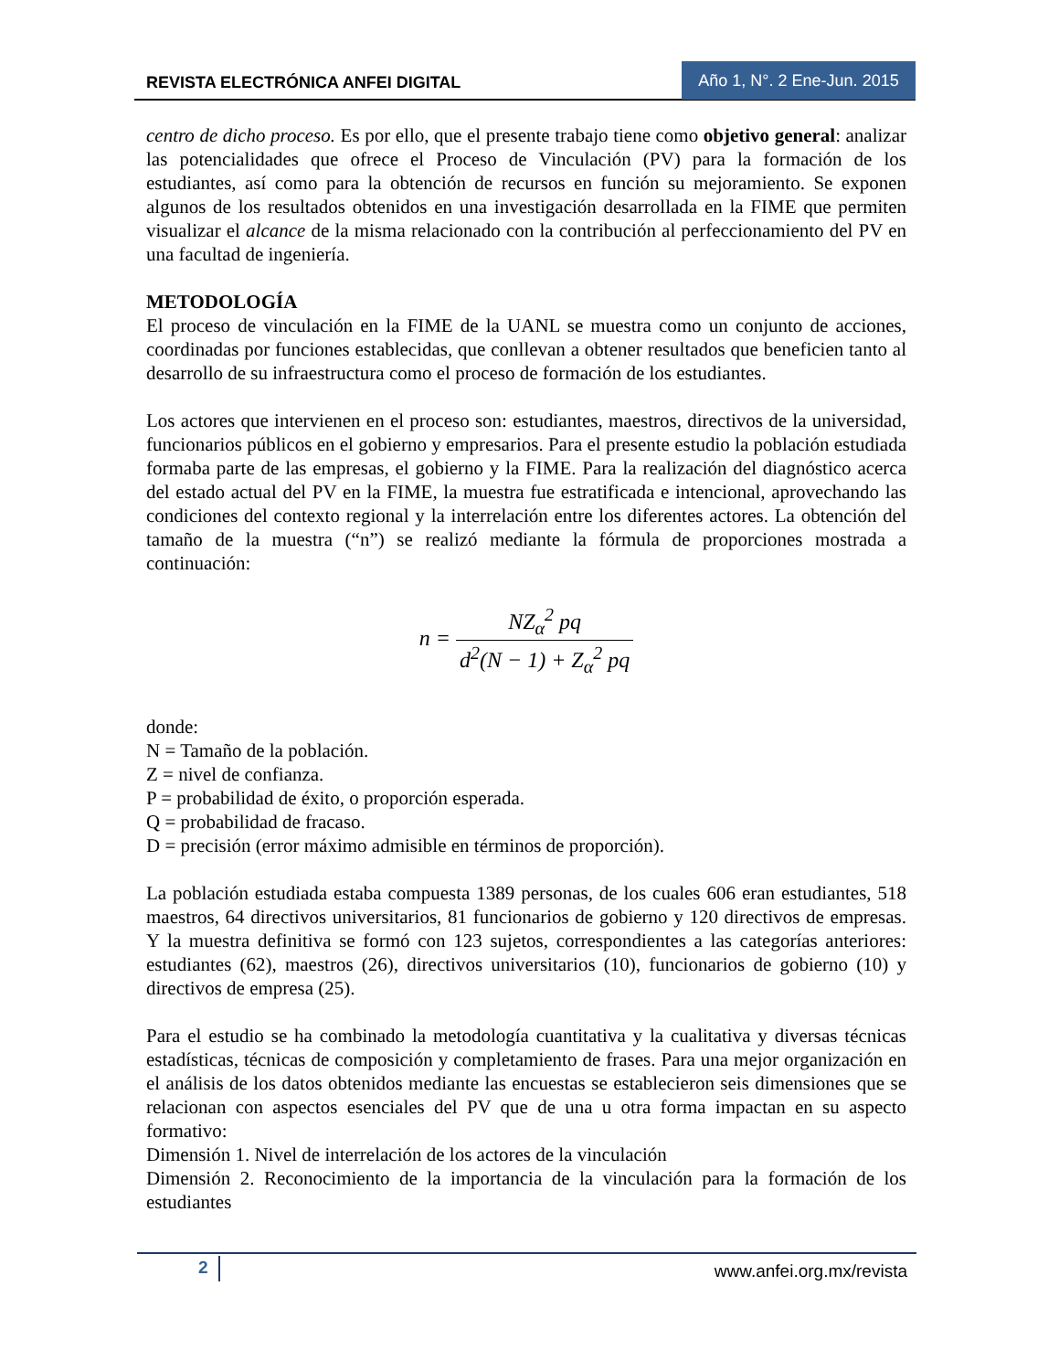REVISTA ELECTRÓNICA ANFEI DIGITAL Año 1, N°. 2 Ene-Jun. 2015
centro de dicho proceso. Es por ello, que el presente trabajo tiene como objetivo general: analizar las potencialidades que ofrece el Proceso de Vinculación (PV) para la formación de los estudiantes, así como para la obtención de recursos en función su mejoramiento. Se exponen algunos de los resultados obtenidos en una investigación desarrollada en la FIME que permiten visualizar el alcance de la misma relacionado con la contribución al perfeccionamiento del PV en una facultad de ingeniería.
METODOLOGÍA
El proceso de vinculación en la FIME de la UANL se muestra como un conjunto de acciones, coordinadas por funciones establecidas, que conllevan a obtener resultados que beneficien tanto al desarrollo de su infraestructura como el proceso de formación de los estudiantes.
Los actores que intervienen en el proceso son: estudiantes, maestros, directivos de la universidad, funcionarios públicos en el gobierno y empresarios. Para el presente estudio la población estudiada formaba parte de las empresas, el gobierno y la FIME. Para la realización del diagnóstico acerca del estado actual del PV en la FIME, la muestra fue estratificada e intencional, aprovechando las condiciones del contexto regional y la interrelación entre los diferentes actores. La obtención del tamaño de la muestra (“n”) se realizó mediante la fórmula de proporciones mostrada a continuación:
n = NZ<sub>α</sub><sup>2</sup> pq d<sup>2</sup>(N − 1) + Z<sub>α</sub><sup>2</sup> pq
donde:
N = Tamaño de la población.
Z = nivel de confianza.
P = probabilidad de éxito, o proporción esperada.
Q = probabilidad de fracaso.
D = precisión (error máximo admisible en términos de proporción).
La población estudiada estaba compuesta 1389 personas, de los cuales 606 eran estudiantes, 518 maestros, 64 directivos universitarios, 81 funcionarios de gobierno y 120 directivos de empresas. Y la muestra definitiva se formó con 123 sujetos, correspondientes a las categorías anteriores: estudiantes (62), maestros (26), directivos universitarios (10), funcionarios de gobierno (10) y directivos de empresa (25).
Para el estudio se ha combinado la metodología cuantitativa y la cualitativa y diversas técnicas estadísticas, técnicas de composición y completamiento de frases. Para una mejor organización en el análisis de los datos obtenidos mediante las encuestas se establecieron seis dimensiones que se relacionan con aspectos esenciales del PV que de una u otra forma impactan en su aspecto formativo:
Dimensión 1. Nivel de interrelación de los actores de la vinculación
Dimensión 2. Reconocimiento de la importancia de la vinculación para la formación de los estudiantes
2 www.anfei.org.mx/revista